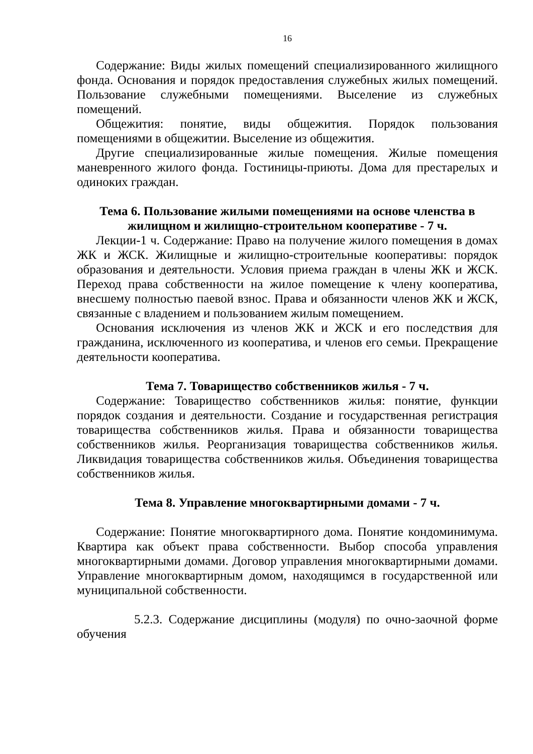16
Содержание: Виды жилых помещений специализированного жилищного фонда. Основания и порядок предоставления служебных жилых помещений. Пользование служебными помещениями. Выселение из служебных помещений.
Общежития: понятие, виды общежития. Порядок пользования помещениями в общежитии. Выселение из общежития.
Другие специализированные жилые помещения. Жилые помещения маневренного жилого фонда. Гостиницы-приюты. Дома для престарелых и одиноких граждан.
Тема 6. Пользование жилыми помещениями на основе членства в жилищном и жилищно-строительном кооперативе - 7 ч.
Лекции-1 ч. Содержание: Право на получение жилого помещения в домах ЖК и ЖСК. Жилищные и жилищно-строительные кооперативы: порядок образования и деятельности. Условия приема граждан в члены ЖК и ЖСК. Переход права собственности на жилое помещение к члену кооператива, внесшему полностью паевой взнос. Права и обязанности членов ЖК и ЖСК, связанные с владением и пользованием жилым помещением.
Основания исключения из членов ЖК и ЖСК и его последствия для гражданина, исключенного из кооператива, и членов его семьи. Прекращение деятельности кооператива.
Тема 7. Товарищество собственников жилья - 7 ч.
Содержание: Товарищество собственников жилья: понятие, функции порядок создания и деятельности. Создание и государственная регистрация товарищества собственников жилья. Права и обязанности товарищества собственников жилья. Реорганизация товарищества собственников жилья. Ликвидация товарищества собственников жилья. Объединения товарищества собственников жилья.
Тема 8. Управление многоквартирными домами - 7 ч.
Содержание: Понятие многоквартирного дома. Понятие кондоминимума. Квартира как объект права собственности. Выбор способа управления многоквартирными домами. Договор управления многоквартирными домами. Управление многоквартирным домом, находящимся в государственной или муниципальной собственности.
5.2.3. Содержание дисциплины (модуля) по очно-заочной форме обучения